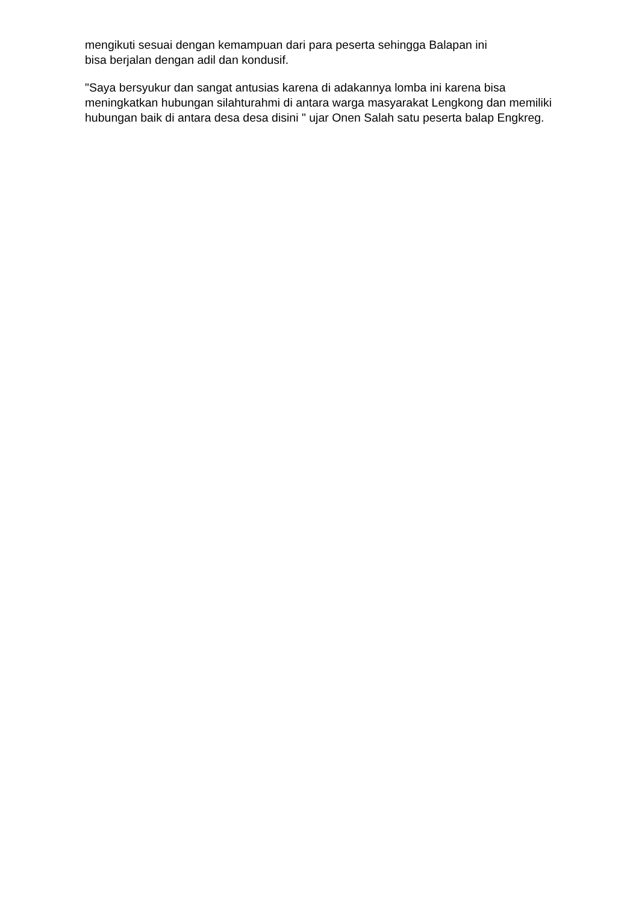mengikuti sesuai dengan kemampuan dari para peserta sehingga Balapan ini
bisa berjalan dengan adil dan kondusif.
"Saya bersyukur dan sangat antusias karena di adakannya lomba ini karena bisa meningkatkan hubungan silahturahmi di antara warga masyarakat Lengkong dan memiliki hubungan baik di antara desa desa disini " ujar Onen Salah satu peserta balap Engkreg.